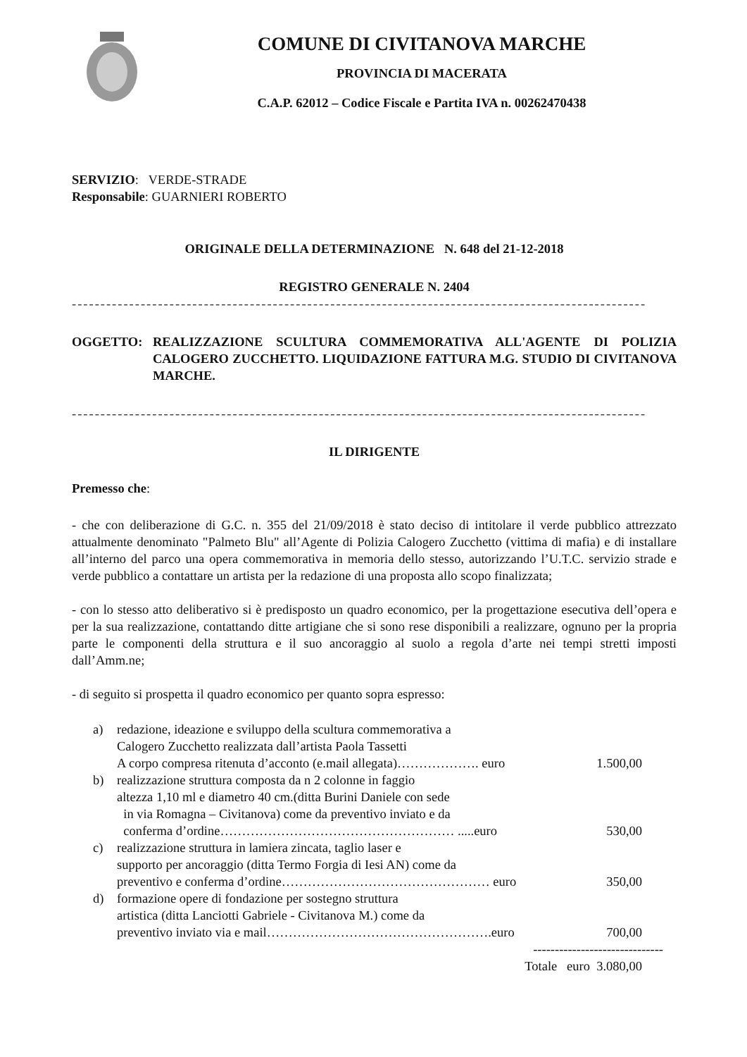COMUNE DI CIVITANOVA MARCHE
PROVINCIA DI MACERATA
C.A.P. 62012 – Codice Fiscale e Partita IVA n. 00262470438
SERVIZIO: VERDE-STRADE
Responsabile: GUARNIERI ROBERTO
ORIGINALE DELLA DETERMINAZIONE N. 648 del 21-12-2018
REGISTRO GENERALE N. 2404
----------------------------------------------------------------------------------------------------
OGGETTO: REALIZZAZIONE SCULTURA COMMEMORATIVA ALL'AGENTE DI POLIZIA CALOGERO ZUCCHETTO. LIQUIDAZIONE FATTURA M.G. STUDIO DI CIVITANOVA MARCHE.
----------------------------------------------------------------------------------------------------
IL DIRIGENTE
Premesso che:
- che con deliberazione di G.C. n. 355 del 21/09/2018 è stato deciso di intitolare il verde pubblico attrezzato attualmente denominato "Palmeto Blu" all’Agente di Polizia Calogero Zucchetto (vittima di mafia) e di installare all’interno del parco una opera commemorativa in memoria dello stesso, autorizzando l’U.T.C. servizio strade e verde pubblico a contattare un artista per la redazione di una proposta allo scopo finalizzata;
- con lo stesso atto deliberativo si è predisposto un quadro economico, per la progettazione esecutiva dell’opera e per la sua realizzazione, contattando ditte artigiane che si sono rese disponibili a realizzare, ognuno per la propria parte le componenti della struttura e il suo ancoraggio al suolo a regola d’arte nei tempi stretti imposti dall’Amm.ne;
- di seguito si prospetta il quadro economico per quanto sopra espresso:
a) redazione, ideazione e sviluppo della scultura commemorativa a
Calogero Zucchetto realizzata dall’artista Paola Tassetti
A corpo compresa ritenuta d’acconto (e.mail allegata)………………. euro 1.500,00
b) realizzazione struttura composta da n 2 colonne in faggio
altezza 1,10 ml e diametro 40 cm.(ditta Burini Daniele con sede
in via Romagna – Civitanova) come da preventivo inviato e da
conferma d’ordine……………………………………………… .....euro 530,00
c) realizzazione struttura in lamiera zincata, taglio laser e
supporto per ancoraggio (ditta Termo Forgia di Iesi AN) come da
preventivo e conferma d’ordine………………………………………… euro 350,00
d) formazione opere di fondazione per sostegno struttura
artistica (ditta Lanciotti Gabriele - Civitanova M.) come da
preventivo inviato via e mail…………………………………………….euro 700,00
------------------------------
Totale euro 3.080,00